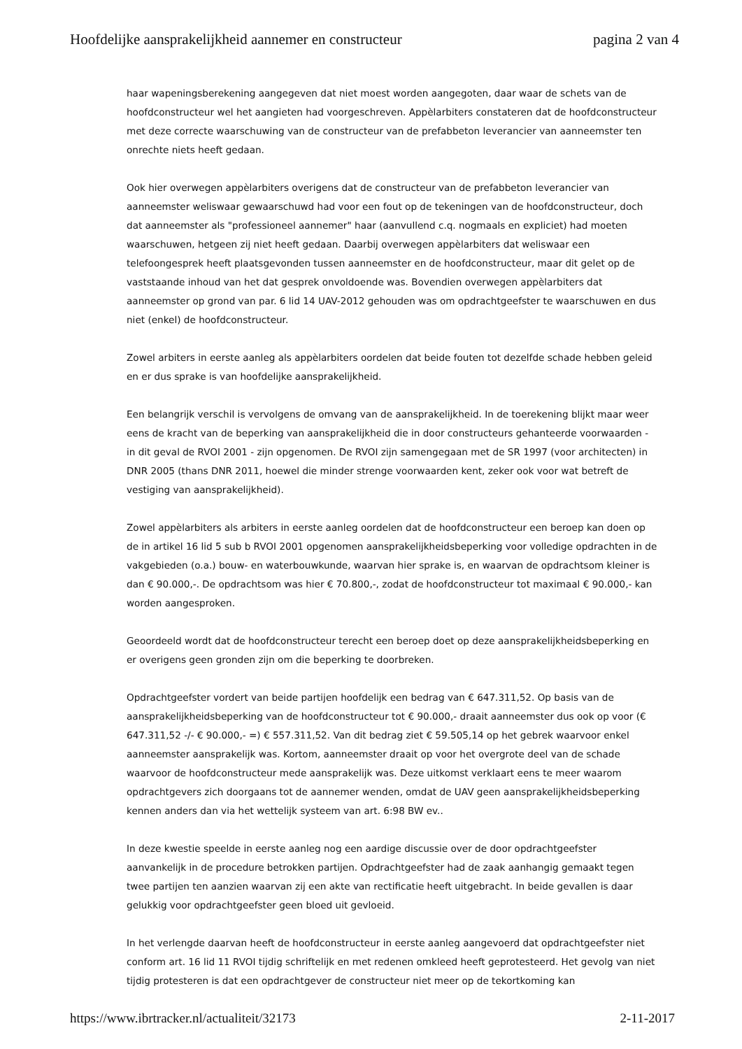Hoofdelijke aansprakelijkheid aannemer en constructeur pagina 2 van 4
haar wapeningsberekening aangegeven dat niet moest worden aangegoten, daar waar de schets van de hoofdconstructeur wel het aangieten had voorgeschreven. Appèlarbiters constateren dat de hoofdconstructeur met deze correcte waarschuwing van de constructeur van de prefabbeton leverancier van aanneemster ten onrechte niets heeft gedaan.
Ook hier overwegen appèlarbiters overigens dat de constructeur van de prefabbeton leverancier van aanneemster weliswaar gewaarschuwd had voor een fout op de tekeningen van de hoofdconstructeur, doch dat aanneemster als "professioneel aannemer" haar (aanvullend c.q. nogmaals en expliciet) had moeten waarschuwen, hetgeen zij niet heeft gedaan. Daarbij overwegen appèlarbiters dat weliswaar een telefoongesprek heeft plaatsgevonden tussen aanneemster en de hoofdconstructeur, maar dit gelet op de vaststaande inhoud van het dat gesprek onvoldoende was. Bovendien overwegen appèlarbiters dat aanneemster op grond van par. 6 lid 14 UAV-2012 gehouden was om opdrachtgeefster te waarschuwen en dus niet (enkel) de hoofdconstructeur.
Zowel arbiters in eerste aanleg als appèlarbiters oordelen dat beide fouten tot dezelfde schade hebben geleid en er dus sprake is van hoofdelijke aansprakelijkheid.
Een belangrijk verschil is vervolgens de omvang van de aansprakelijkheid. In de toerekening blijkt maar weer eens de kracht van de beperking van aansprakelijkheid die in door constructeurs gehanteerde voorwaarden - in dit geval de RVOI 2001 - zijn opgenomen. De RVOI zijn samengegaan met de SR 1997 (voor architecten) in DNR 2005 (thans DNR 2011, hoewel die minder strenge voorwaarden kent, zeker ook voor wat betreft de vestiging van aansprakelijkheid).
Zowel appèlarbiters als arbiters in eerste aanleg oordelen dat de hoofdconstructeur een beroep kan doen op de in artikel 16 lid 5 sub b RVOI 2001 opgenomen aansprakelijkheidsbeperking voor volledige opdrachten in de vakgebieden (o.a.) bouw- en waterbouwkunde, waarvan hier sprake is, en waarvan de opdrachtsom kleiner is dan € 90.000,-. De opdrachtsom was hier € 70.800,-, zodat de hoofdconstructeur tot maximaal € 90.000,- kan worden aangesproken.
Geoordeeld wordt dat de hoofdconstructeur terecht een beroep doet op deze aansprakelijkheidsbeperking en er overigens geen gronden zijn om die beperking te doorbreken.
Opdrachtgeefster vordert van beide partijen hoofdelijk een bedrag van € 647.311,52. Op basis van de aansprakelijkheidsbeperking van de hoofdconstructeur tot € 90.000,- draait aanneemster dus ook op voor (€ 647.311,52 -/- € 90.000,- =) € 557.311,52. Van dit bedrag ziet € 59.505,14 op het gebrek waarvoor enkel aanneemster aansprakelijk was. Kortom, aanneemster draait op voor het overgrote deel van de schade waarvoor de hoofdconstructeur mede aansprakelijk was. Deze uitkomst verklaart eens te meer waarom opdrachtgevers zich doorgaans tot de aannemer wenden, omdat de UAV geen aansprakelijkheidsbeperking kennen anders dan via het wettelijk systeem van art. 6:98 BW ev..
In deze kwestie speelde in eerste aanleg nog een aardige discussie over de door opdrachtgeefster aanvankelijk in de procedure betrokken partijen. Opdrachtgeefster had de zaak aanhangig gemaakt tegen twee partijen ten aanzien waarvan zij een akte van rectificatie heeft uitgebracht. In beide gevallen is daar gelukkig voor opdrachtgeefster geen bloed uit gevloeid.
In het verlengde daarvan heeft de hoofdconstructeur in eerste aanleg aangevoerd dat opdrachtgeefster niet conform art. 16 lid 11 RVOI tijdig schriftelijk en met redenen omkleed heeft geprotesteerd. Het gevolg van niet tijdig protesteren is dat een opdrachtgever de constructeur niet meer op de tekortkoming kan
https://www.ibrtracker.nl/actualiteit/32173 2-11-2017